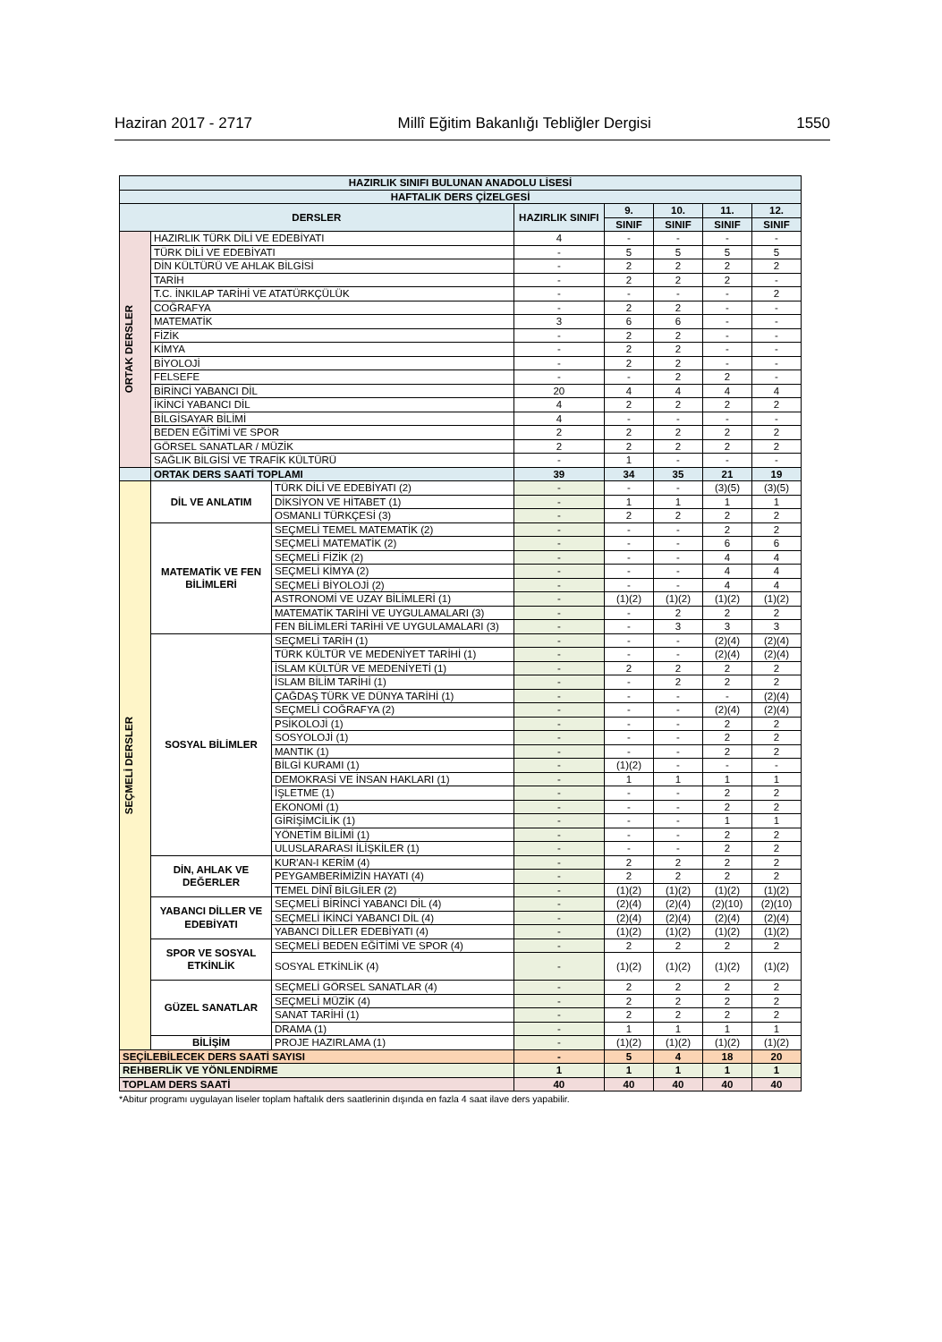Haziran 2017 - 2717 Millî Eğitim Bakanlığı Tebliğler Dergisi 1550
| HAZIRLIK SINIFI BULUNAN ANADOLU LİSESİ | | | | | | | |
| --- | --- | --- | --- | --- | --- | --- | --- |
| HAFTALIK DERS ÇİZELGESİ | | | | | | | |
| DERSLER | | | HAZIRLIK SINIFI | 9. | 10. | 11. | 12. |
| | | | | SINIF | SINIF | SINIF | SINIF |
| ORTAK DERSLER | HAZIRLIK TÜRK DİLİ VE EDEBİYATI | | 4 | - | - | - | - |
| | TÜRK DİLİ VE EDEBİYATI | | - | 5 | 5 | 5 | 5 |
| | DİN KÜLTÜRÜ VE AHLAK BİLGİSİ | | - | 2 | 2 | 2 | 2 |
| | TARİH | | - | 2 | 2 | 2 | - |
| | T.C. İNKILAP TARİHİ VE ATATÜRKÇÜLÜK | | - | - | - | - | 2 |
| | COĞRAFYA | | - | 2 | 2 | - | - |
| | MATEMATİK | | 3 | 6 | 6 | - | - |
| | FİZİK | | - | 2 | 2 | - | - |
| | KİMYA | | - | 2 | 2 | - | - |
| | BİYOLOJİ | | - | 2 | 2 | - | - |
| | FELSEFE | | - | - | 2 | 2 | - |
| | BİRİNCİ YABANCI DİL | | 20 | 4 | 4 | 4 | 4 |
| | İKİNCİ YABANCI DİL | | 4 | 2 | 2 | 2 | 2 |
| | BİLGİSAYAR BİLİMİ | | 4 | - | - | - | - |
| | BEDEN EĞİTİMİ VE SPOR | | 2 | 2 | 2 | 2 | 2 |
| | GÖRSEL SANATLAR / MÜZİK | | 2 | 2 | 2 | 2 | 2 |
| | SAĞLIK BİLGİSİ VE TRAFİK KÜLTÜRÜ | | - | 1 | - | - | - |
| | ORTAK DERS SAATİ TOPLAMI | | 39 | 34 | 35 | 21 | 19 |
| SEÇMELİ DERSLER | DİL VE ANLATIM | TÜRK DİLİ VE EDEBİYATI (2) | - | - | - | (3)(5) | (3)(5) |
| | | DİKSİYON VE HİTABET (1) | - | 1 | 1 | 1 | 1 |
| | | OSMANLI TÜRKÇESİ (3) | - | 2 | 2 | 2 | 2 |
| | MATEMATİK VE FEN BİLİMLERİ | SEÇMELİ TEMEL MATEMATİK (2) | - | - | - | 2 | 2 |
| | | SEÇMELİ MATEMATİK (2) | - | - | - | 6 | 6 |
| | | SEÇMELİ FİZİK (2) | - | - | - | 4 | 4 |
| | | SEÇMELİ KİMYA (2) | - | - | - | 4 | 4 |
| | | SEÇMELİ BİYOLOJİ (2) | - | - | - | 4 | 4 |
| | | ASTRONOMİ VE UZAY BİLİMLERİ (1) | - | (1)(2) | (1)(2) | (1)(2) | (1)(2) |
| | | MATEMATİK TARİHİ VE UYGULAMALARI (3) | - | - | 2 | 2 | 2 |
| | | FEN BİLİMLERİ TARİHİ VE UYGULAMALARI (3) | - | - | 3 | 3 | 3 |
| | SOSYAL BİLİMLER | SEÇMELİ TARİH (1) | - | - | - | (2)(4) | (2)(4) |
| | | TÜRK KÜLTÜR VE MEDENİYET TARİHİ (1) | - | - | - | (2)(4) | (2)(4) |
| | | İSLAM KÜLTÜR VE MEDENİYETİ (1) | - | 2 | 2 | 2 | 2 |
| | | İSLAM BİLİM TARİHİ (1) | - | - | 2 | 2 | 2 |
| | | ÇAĞDAŞ TÜRK VE DÜNYA TARİHİ (1) | - | - | - | - | (2)(4) |
| | | SEÇMELİ COĞRAFYA (2) | - | - | - | (2)(4) | (2)(4) |
| | | PSİKOLOJİ (1) | - | - | - | 2 | 2 |
| | | SOSYOLOJİ (1) | - | - | - | 2 | 2 |
| | | MANTIK (1) | - | - | - | 2 | 2 |
| | | BİLGİ KURAMI (1) | - | (1)(2) | - | - | - |
| | | DEMOKRASİ VE İNSAN HAKLARI (1) | - | 1 | 1 | 1 | 1 |
| | | İŞLETME (1) | - | - | - | 2 | 2 |
| | | EKONOMİ (1) | - | - | - | 2 | 2 |
| | | GİRİŞİMCİLİK (1) | - | - | - | 1 | 1 |
| | | YÖNETİM BİLİMİ (1) | - | - | - | 2 | 2 |
| | | ULUSLARARASI İLİŞKİLER (1) | - | - | - | 2 | 2 |
| | DİN, AHLAK VE DEĞERLER | KUR'AN-I KERİM (4) | - | 2 | 2 | 2 | 2 |
| | | PEYGAMBERİMİZİN HAYATI (4) | - | 2 | 2 | 2 | 2 |
| | | TEMEL DİNÎ BİLGİLER (2) | - | (1)(2) | (1)(2) | (1)(2) | (1)(2) |
| | YABANCI DİLLER VE EDEBİYATI | SEÇMELİ BİRİNCİ YABANCI DİL (4) | - | (2)(4) | (2)(4) | (2)(10) | (2)(10) |
| | | SEÇMELİ İKİNCİ YABANCI DİL (4) | - | (2)(4) | (2)(4) | (2)(4) | (2)(4) |
| | | YABANCI DİLLER EDEBİYATI (4) | - | (1)(2) | (1)(2) | (1)(2) | (1)(2) |
| | SPOR VE SOSYAL ETKİNLİK | SEÇMELİ BEDEN EĞİTİMİ VE SPOR (4) | - | 2 | 2 | 2 | 2 |
| | | SOSYAL ETKİNLİK (4) | - | (1)(2) | (1)(2) | (1)(2) | (1)(2) |
| | GÜZEL SANATLAR | SEÇMELİ GÖRSEL SANATLAR (4) | - | 2 | 2 | 2 | 2 |
| | | SEÇMELİ MÜZİK (4) | - | 2 | 2 | 2 | 2 |
| | | SANAT TARİHİ (1) | - | 2 | 2 | 2 | 2 |
| | | DRAMA (1) | - | 1 | 1 | 1 | 1 |
| | BİLİŞİM | PROJE HAZIRLAMA (1) | - | (1)(2) | (1)(2) | (1)(2) | (1)(2) |
| SEÇİLEBİLECEK DERS SAATİ SAYISI | | | - | 5 | 4 | 18 | 20 |
| REHBERLİK VE YÖNLENDİRME | | | 1 | 1 | 1 | 1 | 1 |
| TOPLAM DERS SAATİ | | | 40 | 40 | 40 | 40 | 40 |
*Abitur programı uygulayan liseler toplam haftalık ders saatlerinin dışında en fazla 4 saat ilave ders yapabilir.